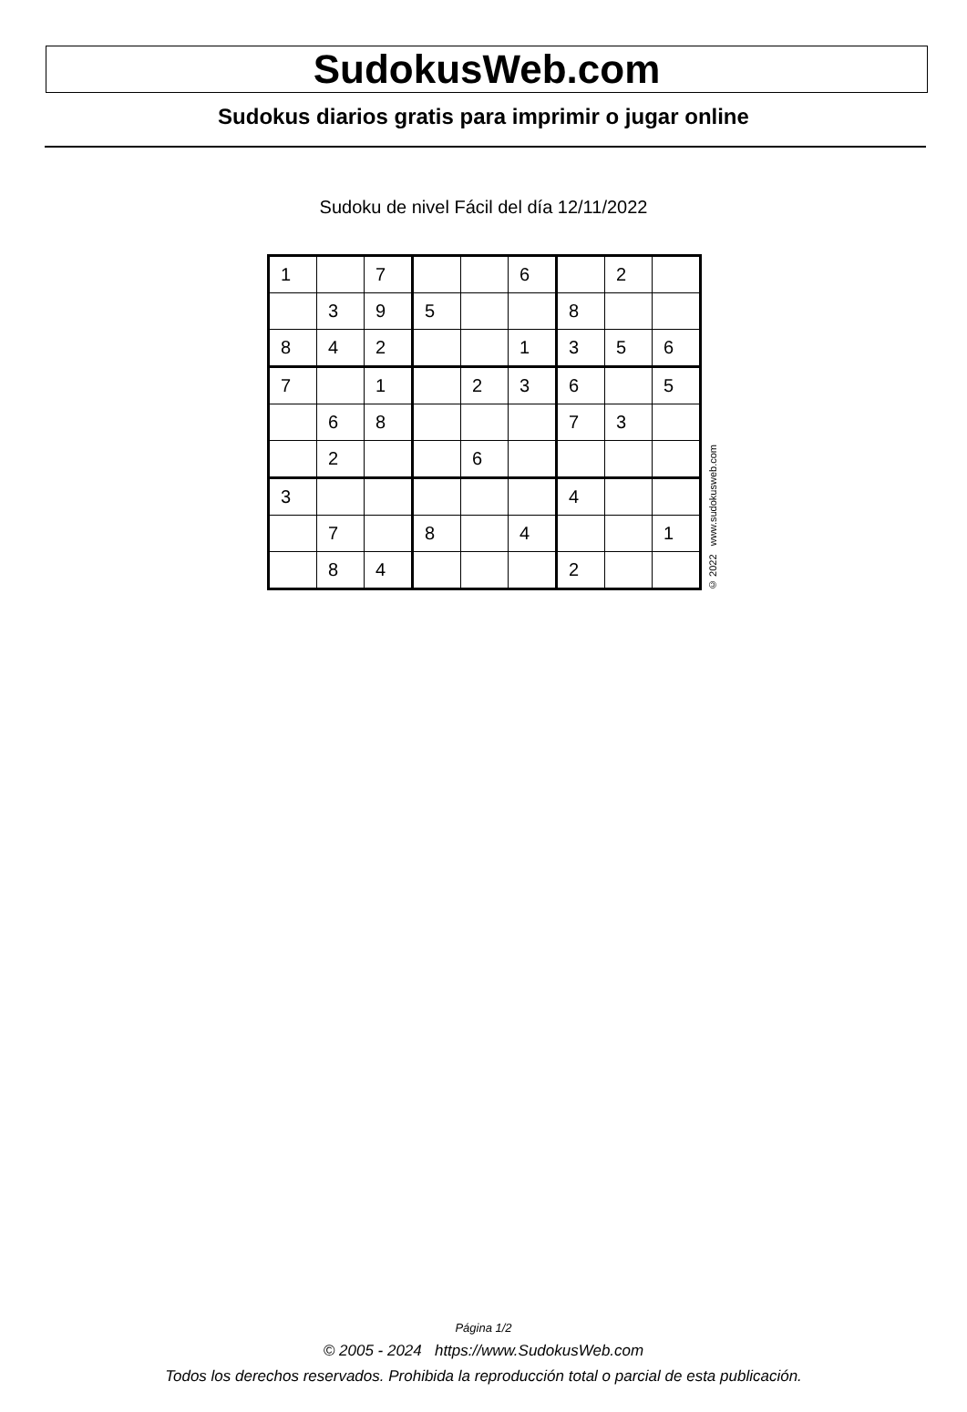SudokusWeb.com
Sudokus diarios gratis para imprimir o jugar online
Sudoku de nivel Fácil del día 12/11/2022
| 1 | | 7 | | | 6 | | 2 | |
| | 3 | 9 | 5 | | | 8 | | |
| 8 | 4 | 2 | | | 1 | 3 | 5 | 6 |
| 7 | | 1 | | 2 | 3 | 6 | | 5 |
| | 6 | 8 | | | | 7 | 3 | |
| | 2 | | | 6 | | | | |
| 3 | | | | | | 4 | | |
| | 7 | | 8 | | 4 | | | 1 |
| | 8 | 4 | | | | 2 | | |
© 2022 www.sudokusweb.com
Página 1/2
© 2005 - 2024 https://www.SudokusWeb.com
Todos los derechos reservados. Prohibida la reproducción total o parcial de esta publicación.